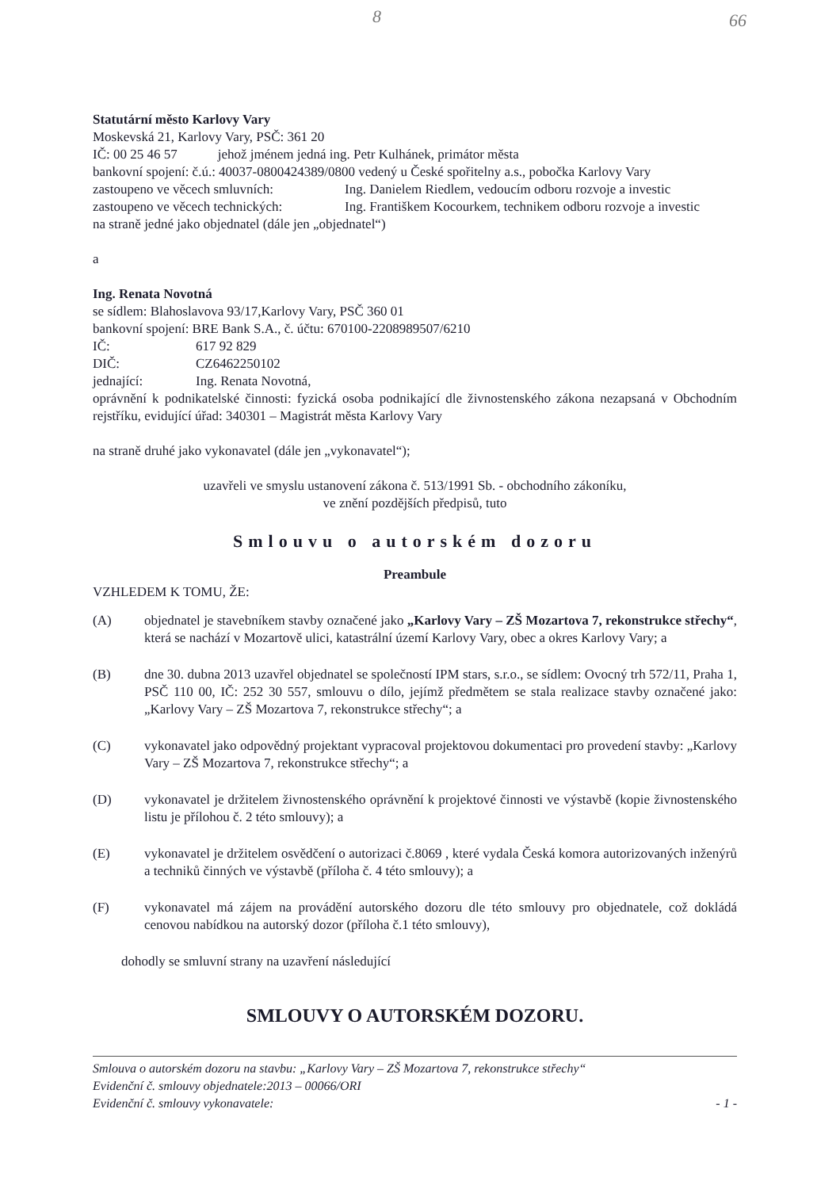8 66
Statutární město Karlovy Vary
Moskevská 21, Karlovy Vary, PSČ: 361 20
IČ: 00 25 46 57 jehož jménem jedná ing. Petr Kulhánek, primátor města
bankovní spojení: č.ú.: 40037-0800424389/0800 vedený u České spořitelny a.s., pobočka Karlovy Vary
zastoupeno ve věcech smluvních: Ing. Danielem Riedlem, vedoucím odboru rozvoje a investic
zastoupeno ve věcech technických:
Ing. Františkem Kocourkem, technikem odboru rozvoje a investic
na straně jedné jako objednatel (dále jen „objednatel“)
a
Ing. Renata Novotná
se sídlem: Blahoslavova 93/17,Karlovy Vary, PSČ 360 01
bankovní spojení: BRE Bank S.A., č. účtu: 670100-2208989507/6210
IČ: 617 92 829
DIČ: CZ6462250102
jednající: Ing. Renata Novotná,
oprávnění k podnikatelské činnosti: fyzická osoba podnikající dle živnostenského zákona nezapsaná v Obchodním rejstříku, evidující úřad: 340301 – Magistrát města Karlovy Vary
na straně druhé jako vykonavatel (dále jen „vykonavatel“);
uzavřeli ve smyslu ustanovení zákona č. 513/1991 Sb. - obchodního zákoníku,
ve znění pozdějších předpisů, tuto
Smlouvu o autorském dozoru
Preambule
VZHLEDEM K TOMU, ŽE:
(A) objednatel je stavebníkem stavby označené jako „Karlovy Vary – ZŠ Mozartova 7, rekonstrukce střechy“, která se nachází v Mozartově ulici, katastrální území Karlovy Vary, obec a okres Karlovy Vary; a
(B) dne 30. dubna 2013 uzavřel objednatel se společností IPM stars, s.r.o., se sídlem: Ovocný trh 572/11, Praha 1, PSČ 110 00, IČ: 252 30 557, smlouvu o dílo, jejímž předmětem se stala realizace stavby označené jako: „Karlovy Vary – ZŠ Mozartova 7, rekonstrukce střechy“; a
(C) vykonavatel jako odpovědný projektant vypracoval projektovou dokumentaci pro provedení stavby: „Karlovy Vary – ZŠ Mozartova 7, rekonstrukce střechy“; a
(D) vykonavatel je držitelem živnostenského oprávnění k projektové činnosti ve výstavbě (kopie živnostenského listu je přílohou č. 2 této smlouvy); a
(E) vykonavatel je držitelem osvědčení o autorizaci č.8069 , které vydala Česká komora autorizovaných inženýrů a techniků činných ve výstavbě (příloha č. 4 této smlouvy); a
(F) vykonavatel má zájem na provádění autorského dozoru dle této smlouvy pro objednatele, což dokládá cenovou nabídkou na autorský dozor (příloha č.1 této smlouvy),
dohodly se smluvní strany na uzavření následující
SMLOUVY O AUTORSKÉM DOZORU.
Smlouva o autorském dozoru na stavbu: „Karlovy Vary – ZŠ Mozartova 7, rekonstrukce střechy“
Evidenční č. smlouvy objednatele:2013 – 00066/ORI
Evidenční č. smlouvy vykonavatele: - 1 -